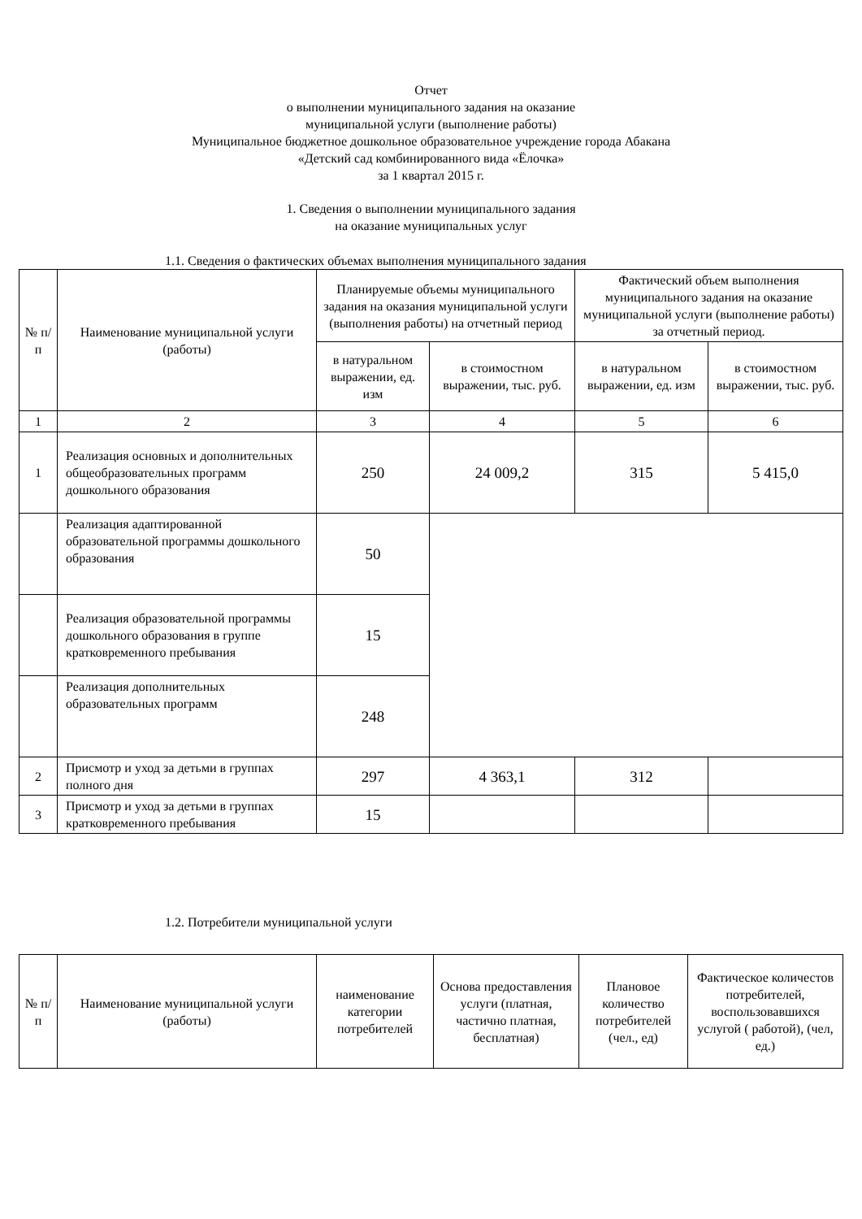Отчет
о выполнении муниципального задания на оказание
муниципальной услуги (выполнение работы)
Муниципальное бюджетное дошкольное образовательное учреждение города Абакана
«Детский сад комбинированного вида «Ёлочка»
за 1 квартал 2015 г.
1. Сведения о выполнении муниципального задания
на оказание муниципальных услуг
1.1. Сведения о фактических объемах выполнения муниципального задания
| № п/п | Наименование муниципальной услуги (работы) | Планируемые объемы муниципального задания на оказания муниципальной услуги (выполнения работы) на отчетный период | | Фактический объем выполнения муниципального задания на оказание муниципальной услуги (выполнение работы) за отчетный период. | |
| --- | --- | --- | --- | --- | --- |
| | | в натуральном выражении, ед. изм | в стоимостном выражении, тыс. руб. | в натуральном выражении, ед. изм | в стоимостном выражении, тыс. руб. |
| 1 | 2 | 3 | 4 | 5 | 6 |
| 1 | Реализация основных и дополнительных общеобразовательных программ дошкольного образования | 250 | 24 009,2 | 315 | 5 415,0 |
| | Реализация адаптированной образовательной программы дошкольного образования | 50 | | | |
| | Реализация образовательной программы дошкольного образования в группе кратковременного пребывания | 15 | | | |
| | Реализация дополнительных образовательных программ | 248 | | | |
| 2 | Присмотр и уход за детьми в группах полного дня | 297 | 4 363,1 | 312 | |
| 3 | Присмотр и уход за детьми в группах кратковременного пребывания | 15 | | | |
1.2. Потребители муниципальной услуги
| № п/п | Наименование муниципальной услуги (работы) | наименование категории потребителей | Основа предоставления услуги (платная, частично платная, бесплатная) | Плановое количество потребителей (чел., ед) | Фактическое количестов потребителей, воспользовавшихся услугой ( работой), (чел, ед.) |
| --- | --- | --- | --- | --- | --- |